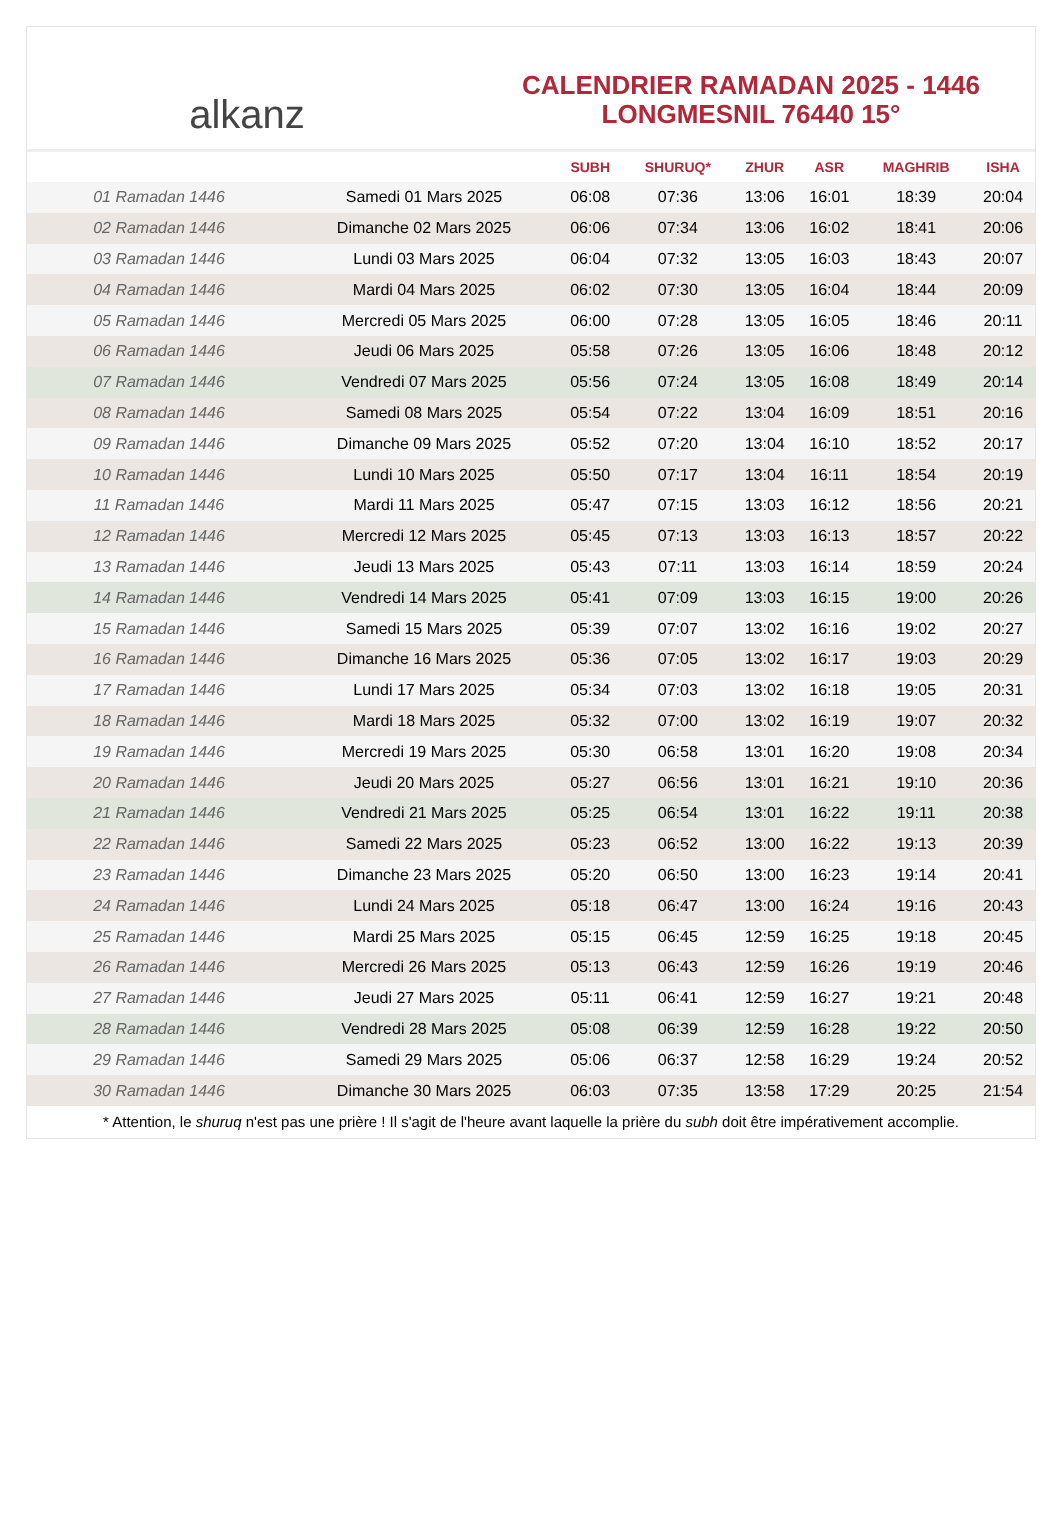alkanz
CALENDRIER RAMADAN 2025 - 1446
LONGMESNIL 76440 15°
| | | SUBH | SHURUQ* | ZHUR | ASR | MAGHRIB | ISHA |
| --- | --- | --- | --- | --- | --- | --- | --- |
| 01 Ramadan 1446 | Samedi 01 Mars 2025 | 06:08 | 07:36 | 13:06 | 16:01 | 18:39 | 20:04 |
| 02 Ramadan 1446 | Dimanche 02 Mars 2025 | 06:06 | 07:34 | 13:06 | 16:02 | 18:41 | 20:06 |
| 03 Ramadan 1446 | Lundi 03 Mars 2025 | 06:04 | 07:32 | 13:05 | 16:03 | 18:43 | 20:07 |
| 04 Ramadan 1446 | Mardi 04 Mars 2025 | 06:02 | 07:30 | 13:05 | 16:04 | 18:44 | 20:09 |
| 05 Ramadan 1446 | Mercredi 05 Mars 2025 | 06:00 | 07:28 | 13:05 | 16:05 | 18:46 | 20:11 |
| 06 Ramadan 1446 | Jeudi 06 Mars 2025 | 05:58 | 07:26 | 13:05 | 16:06 | 18:48 | 20:12 |
| 07 Ramadan 1446 | Vendredi 07 Mars 2025 | 05:56 | 07:24 | 13:05 | 16:08 | 18:49 | 20:14 |
| 08 Ramadan 1446 | Samedi 08 Mars 2025 | 05:54 | 07:22 | 13:04 | 16:09 | 18:51 | 20:16 |
| 09 Ramadan 1446 | Dimanche 09 Mars 2025 | 05:52 | 07:20 | 13:04 | 16:10 | 18:52 | 20:17 |
| 10 Ramadan 1446 | Lundi 10 Mars 2025 | 05:50 | 07:17 | 13:04 | 16:11 | 18:54 | 20:19 |
| 11 Ramadan 1446 | Mardi 11 Mars 2025 | 05:47 | 07:15 | 13:03 | 16:12 | 18:56 | 20:21 |
| 12 Ramadan 1446 | Mercredi 12 Mars 2025 | 05:45 | 07:13 | 13:03 | 16:13 | 18:57 | 20:22 |
| 13 Ramadan 1446 | Jeudi 13 Mars 2025 | 05:43 | 07:11 | 13:03 | 16:14 | 18:59 | 20:24 |
| 14 Ramadan 1446 | Vendredi 14 Mars 2025 | 05:41 | 07:09 | 13:03 | 16:15 | 19:00 | 20:26 |
| 15 Ramadan 1446 | Samedi 15 Mars 2025 | 05:39 | 07:07 | 13:02 | 16:16 | 19:02 | 20:27 |
| 16 Ramadan 1446 | Dimanche 16 Mars 2025 | 05:36 | 07:05 | 13:02 | 16:17 | 19:03 | 20:29 |
| 17 Ramadan 1446 | Lundi 17 Mars 2025 | 05:34 | 07:03 | 13:02 | 16:18 | 19:05 | 20:31 |
| 18 Ramadan 1446 | Mardi 18 Mars 2025 | 05:32 | 07:00 | 13:02 | 16:19 | 19:07 | 20:32 |
| 19 Ramadan 1446 | Mercredi 19 Mars 2025 | 05:30 | 06:58 | 13:01 | 16:20 | 19:08 | 20:34 |
| 20 Ramadan 1446 | Jeudi 20 Mars 2025 | 05:27 | 06:56 | 13:01 | 16:21 | 19:10 | 20:36 |
| 21 Ramadan 1446 | Vendredi 21 Mars 2025 | 05:25 | 06:54 | 13:01 | 16:22 | 19:11 | 20:38 |
| 22 Ramadan 1446 | Samedi 22 Mars 2025 | 05:23 | 06:52 | 13:00 | 16:22 | 19:13 | 20:39 |
| 23 Ramadan 1446 | Dimanche 23 Mars 2025 | 05:20 | 06:50 | 13:00 | 16:23 | 19:14 | 20:41 |
| 24 Ramadan 1446 | Lundi 24 Mars 2025 | 05:18 | 06:47 | 13:00 | 16:24 | 19:16 | 20:43 |
| 25 Ramadan 1446 | Mardi 25 Mars 2025 | 05:15 | 06:45 | 12:59 | 16:25 | 19:18 | 20:45 |
| 26 Ramadan 1446 | Mercredi 26 Mars 2025 | 05:13 | 06:43 | 12:59 | 16:26 | 19:19 | 20:46 |
| 27 Ramadan 1446 | Jeudi 27 Mars 2025 | 05:11 | 06:41 | 12:59 | 16:27 | 19:21 | 20:48 |
| 28 Ramadan 1446 | Vendredi 28 Mars 2025 | 05:08 | 06:39 | 12:59 | 16:28 | 19:22 | 20:50 |
| 29 Ramadan 1446 | Samedi 29 Mars 2025 | 05:06 | 06:37 | 12:58 | 16:29 | 19:24 | 20:52 |
| 30 Ramadan 1446 | Dimanche 30 Mars 2025 | 06:03 | 07:35 | 13:58 | 17:29 | 20:25 | 21:54 |
* Attention, le shuruq n'est pas une prière ! Il s'agit de l'heure avant laquelle la prière du subh doit être impérativement accomplie.